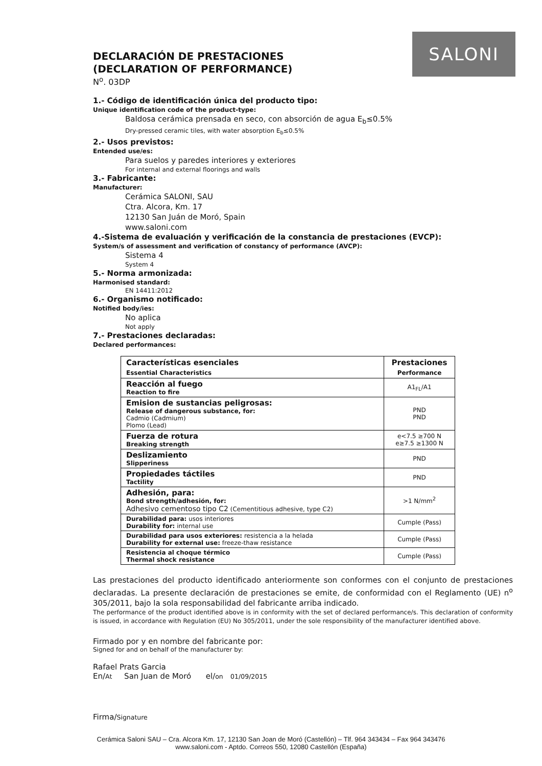SALONI
DECLARACIÓN DE PRESTACIONES
(DECLARATION OF PERFORMANCE)
N<sup>o</sup>. 03DP
1.- Código de identificación única del producto tipo:
Unique identification code of the product-type:
Baldosa cerámica prensada en seco, con absorción de agua E<sub>b</sub>≤0.5%
Dry-pressed ceramic tiles, with water absorption E<sub>b</sub>≤0.5%
2.- Usos previstos:
Entended use/es:
Para suelos y paredes interiores y exteriores
For internal and external floorings and walls
3.- Fabricante:
Manufacturer:
Cerámica SALONI, SAU
Ctra. Alcora, Km. 17
12130 San Juán de Moró, Spain
www.saloni.com
4.-Sistema de evaluación y verificación de la constancia de prestaciones (EVCP):
System/s of assessment and verification of constancy of performance (AVCP):
Sistema 4
System 4
5.- Norma armonizada:
Harmonised standard:
EN 14411:2012
6.- Organismo notificado:
Notified body/ies:
No aplica
Not apply
7.- Prestaciones declaradas:
Declared performances:
| Características esenciales Essential Characteristics | Prestaciones Performance |
| --- | --- |
| Reacción al fuego Reaction to fire | A1<sub>FL</sub>/A1 |
| Emision de sustancias peligrosas: Release of dangerous substance, for: Cadmio (Cadmium) Plomo (Lead) | PND PND |
| Fuerza de rotura Breaking strength | e<7.5 ≥700 N e≥7.5 ≥1300 N |
| Deslizamiento Slipperiness | PND |
| Propiedades táctiles Tactility | PND |
| Adhesión, para: Bond strength/adhesión, for: Adhesivo cementoso tipo C2 (Cementitious adhesive, type C2) | >1 N/mm<sup>2</sup> |
| Durabilidad para: usos interiores Durability for: internal use | Cumple (Pass) |
| Durabilidad para usos exteriores: resistencia a la helada Durability for external use: freeze-thaw resistance | Cumple (Pass) |
| Resistencia al choque térmico Thermal shock resistance | Cumple (Pass) |
Las prestaciones del producto identificado anteriormente son conformes con el conjunto de prestaciones declaradas. La presente declaración de prestaciones se emite, de conformidad con el Reglamento (UE) n<sup>o</sup> 305/2011, bajo la sola responsabilidad del fabricante arriba indicado.
The performance of the product identified above is in conformity with the set of declared performance/s. This declaration of conformity is issued, in accordance with Regulation (EU) No 305/2011, under the sole responsibility of the manufacturer identified above.
Firmado por y en nombre del fabricante por:
Signed for and on behalf of the manufacturer by:
Rafael Prats Garcia
En/At San Juan de Moró el/on 01/09/2015
Firma/Signature
Cerámica Saloni SAU – Cra. Alcora Km. 17, 12130 San Joan de Moró (Castellón) – Tlf. 964 343434 – Fax 964 343476
www.saloni.com - Aptdo. Correos 550, 12080 Castellón (España)